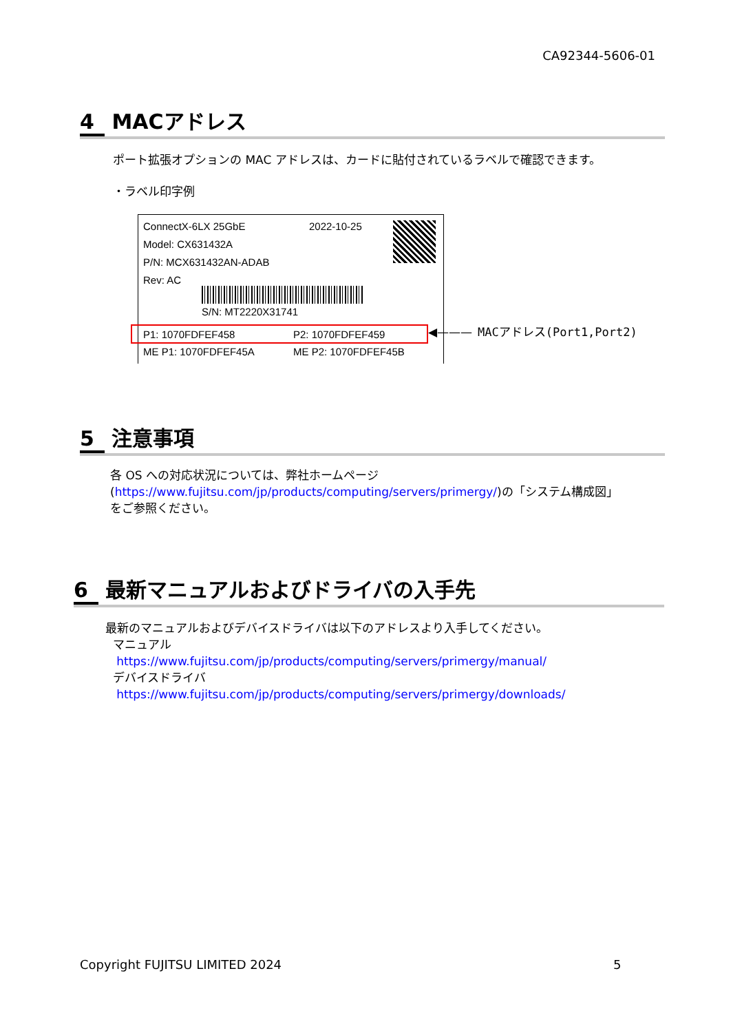CA92344-5606-01
4 MACアドレス
ポート拡張オプションの MAC アドレスは、カードに貼付されているラベルで確認できます。
・ラベル印字例
ConnectX-6LX 25GbE 2022-10-25
Model: CX631432A
P/N: MCX631432AN-ADAB
Rev: AC
S/N: MT2220X31741
P1: 1070FDFEF458 P2: 1070FDFEF459
ME P1: 1070FDFEF45A ME P2: 1070FDFEF45B
◀——— MACアドレス(Port1,Port2)
5 注意事項
各 OS への対応状況については、弊社ホームページ
(https://www.fujitsu.com/jp/products/computing/servers/primergy/)の「システム構成図」
をご参照ください。
6 最新マニュアルおよびドライバの入手先
最新のマニュアルおよびデバイスドライバは以下のアドレスより入手してください。
マニュアル
https://www.fujitsu.com/jp/products/computing/servers/primergy/manual/
デバイスドライバ
https://www.fujitsu.com/jp/products/computing/servers/primergy/downloads/
Copyright FUJITSU LIMITED 2024 5